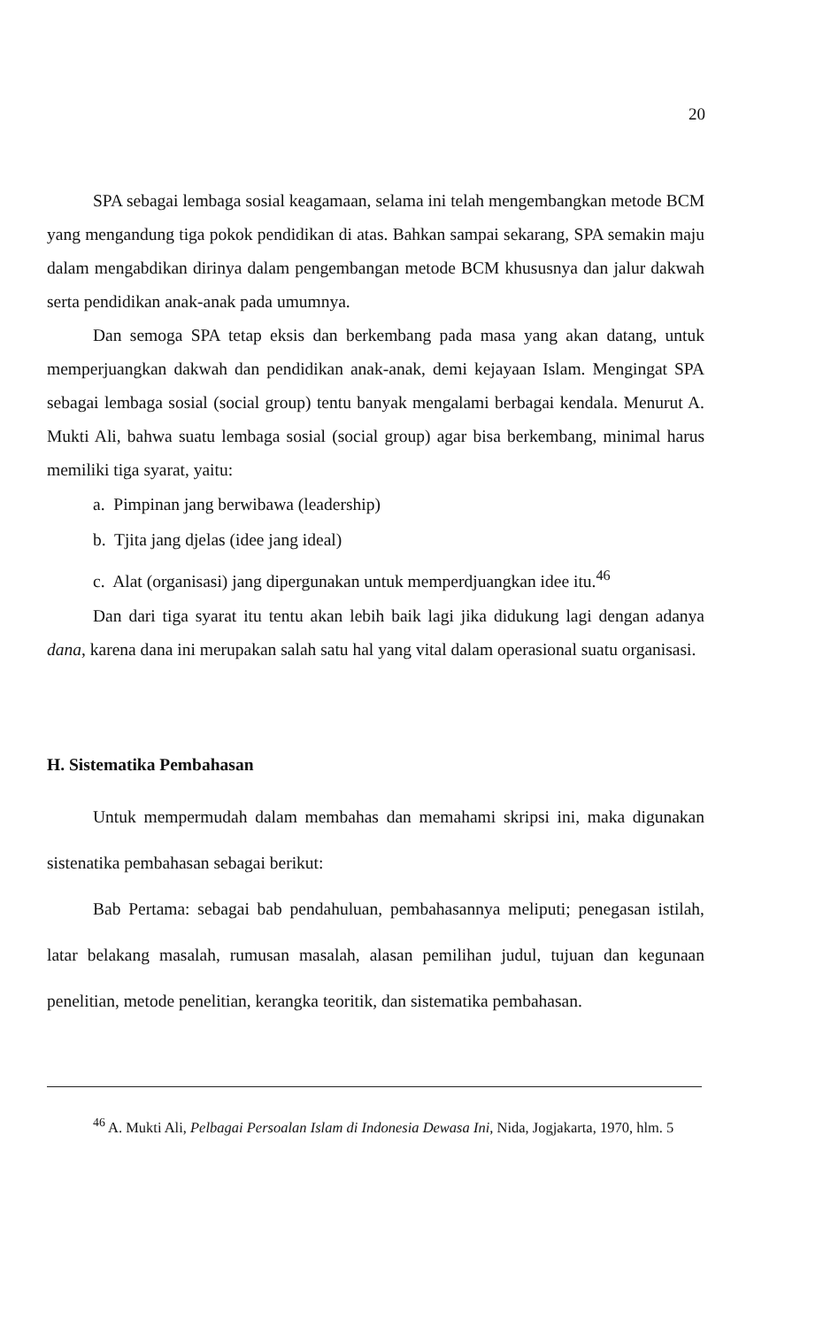20
SPA sebagai lembaga sosial keagamaan, selama ini telah mengembangkan metode BCM yang mengandung tiga pokok pendidikan di atas. Bahkan sampai sekarang, SPA semakin maju dalam mengabdikan dirinya dalam pengembangan metode BCM khususnya dan jalur dakwah serta pendidikan anak-anak pada umumnya.
Dan semoga SPA tetap eksis dan berkembang pada masa yang akan datang, untuk memperjuangkan dakwah dan pendidikan anak-anak, demi kejayaan Islam. Mengingat SPA sebagai lembaga sosial (social group) tentu banyak mengalami berbagai kendala. Menurut A. Mukti Ali, bahwa suatu lembaga sosial (social group) agar bisa berkembang, minimal harus memiliki tiga syarat, yaitu:
a. Pimpinan jang berwibawa (leadership)
b. Tjita jang djelas (idee jang ideal)
c. Alat (organisasi) jang dipergunakan untuk memperdjuangkan idee itu.<sup>46</sup>
Dan dari tiga syarat itu tentu akan lebih baik lagi jika didukung lagi dengan adanya dana, karena dana ini merupakan salah satu hal yang vital dalam operasional suatu organisasi.
H. Sistematika Pembahasan
Untuk mempermudah dalam membahas dan memahami skripsi ini, maka digunakan sistenatika pembahasan sebagai berikut:
Bab Pertama: sebagai bab pendahuluan, pembahasannya meliputi; penegasan istilah, latar belakang masalah, rumusan masalah, alasan pemilihan judul, tujuan dan kegunaan penelitian, metode penelitian, kerangka teoritik, dan sistematika pembahasan.
<sup>46</sup> A. Mukti Ali, Pelbagai Persoalan Islam di Indonesia Dewasa Ini, Nida, Jogjakarta, 1970, hlm. 5